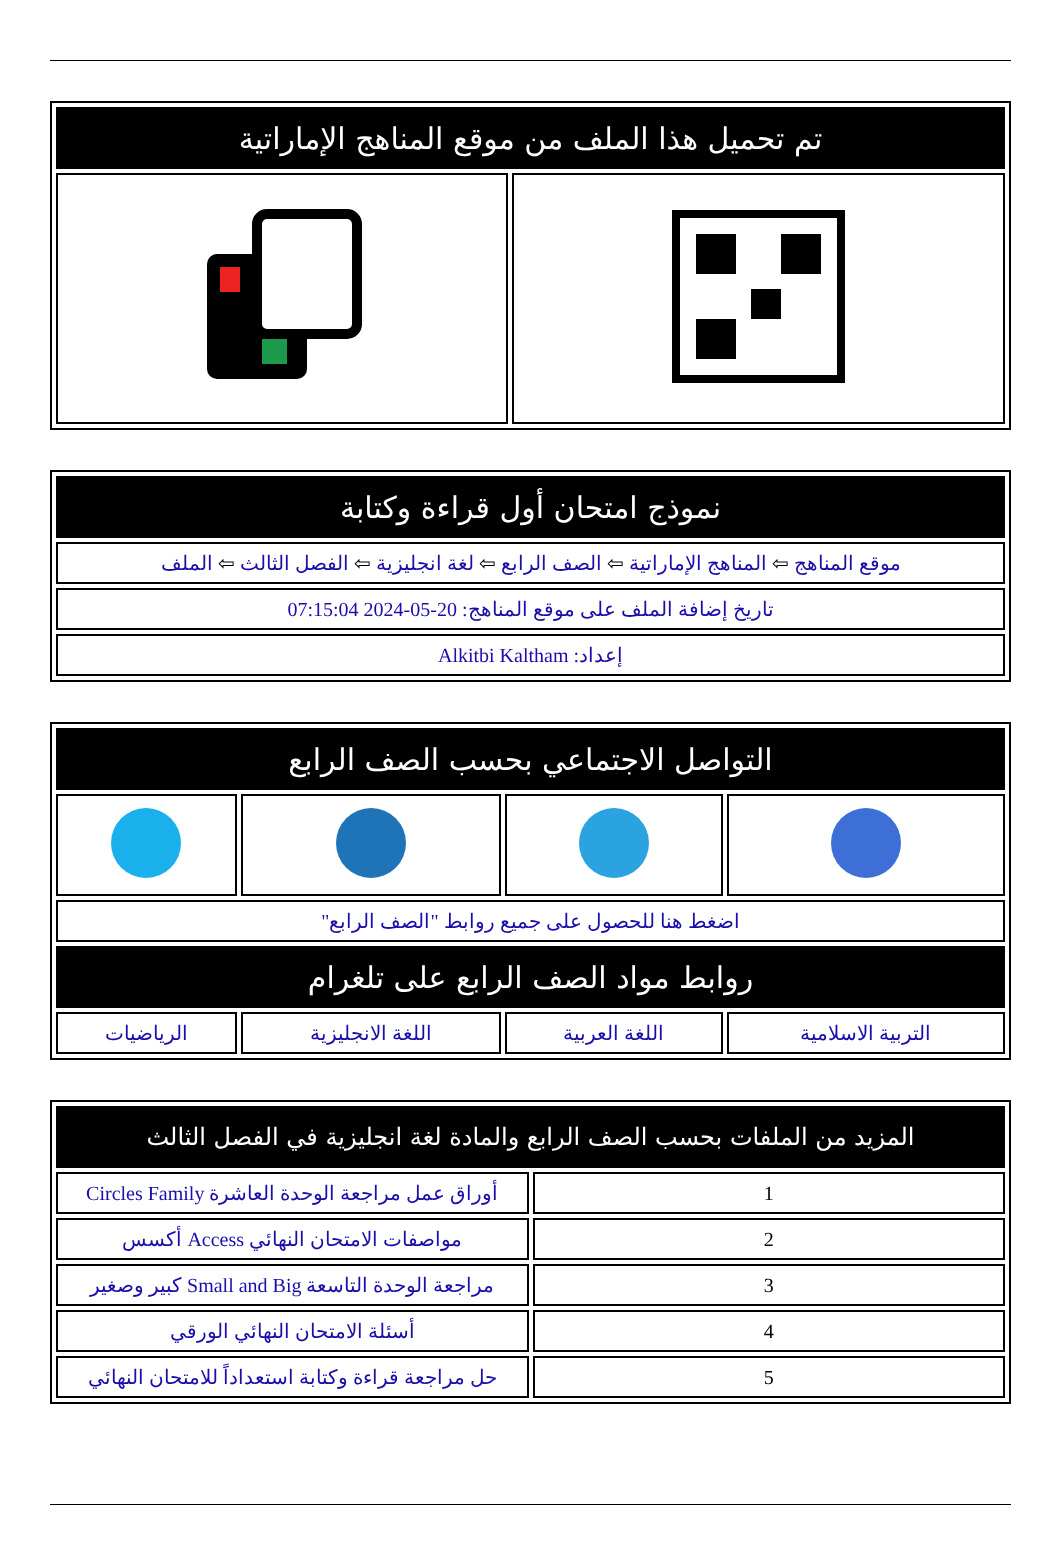| تم تحميل هذا الملف من موقع المناهج الإماراتية | |
| --- | --- |
| نموذج امتحان أول قراءة وكتابة |
| --- |
| موقع المناهج ⇦ المناهج الإماراتية ⇦ الصف الرابع ⇦ لغة انجليزية ⇦ الفصل الثالث ⇦ الملف |
| تاريخ إضافة الملف على موقع المناهج: 20-05-2024 07:15:04 |
| إعداد: Alkitbi Kaltham |
| التواصل الاجتماعي بحسب الصف الرابع | | | |
| --- | --- | --- | --- |
| اضغط هنا للحصول على جميع روابط "الصف الرابع" | | | |
| روابط مواد الصف الرابع على تلغرام | | | |
| التربية الاسلامية | اللغة العربية | اللغة الانجليزية | الرياضيات |
| المزيد من الملفات بحسب الصف الرابع والمادة لغة انجليزية في الفصل الثالث | |
| --- | --- |
| 1 | أوراق عمل مراجعة الوحدة العاشرة Circles Family |
| 2 | مواصفات الامتحان النهائي Access أكسس |
| 3 | مراجعة الوحدة التاسعة Small and Big كبير وصغير |
| 4 | أسئلة الامتحان النهائي الورقي |
| 5 | حل مراجعة قراءة وكتابة استعداداً للامتحان النهائي |